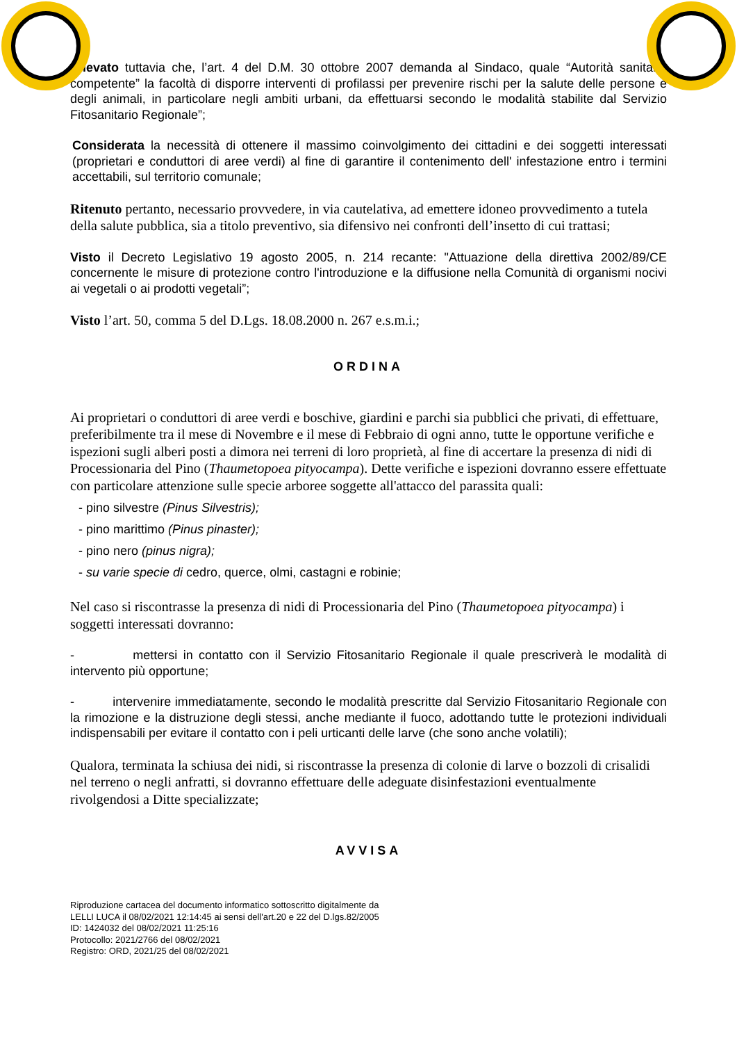Rilevato tuttavia che, l’art. 4 del D.M. 30 ottobre 2007 demanda al Sindaco, quale “Autorità sanitaria competente” la facoltà di disporre interventi di profilassi per prevenire rischi per la salute delle persone e degli animali, in particolare negli ambiti urbani, da effettuarsi secondo le modalità stabilite dal Servizio Fitosanitario Regionale”;
Considerata la necessità di ottenere il massimo coinvolgimento dei cittadini e dei soggetti interessati (proprietari e conduttori di aree verdi) al fine di garantire il contenimento dell' infestazione entro i termini accettabili, sul territorio comunale;
Ritenuto pertanto, necessario provvedere, in via cautelativa, ad emettere idoneo provvedimento a tutela della salute pubblica, sia a titolo preventivo, sia difensivo nei confronti dell’insetto di cui trattasi;
Visto il Decreto Legislativo 19 agosto 2005, n. 214 recante: "Attuazione della direttiva 2002/89/CE concernente le misure di protezione contro l'introduzione e la diffusione nella Comunità di organismi nocivi ai vegetali o ai prodotti vegetali”;
Visto l’art. 50, comma 5 del D.Lgs. 18.08.2000 n. 267 e.s.m.i.;
ORDINA
Ai proprietari o conduttori di aree verdi e boschive, giardini e parchi sia pubblici che privati, di effettuare, preferibilmente tra il mese di Novembre e il mese di Febbraio di ogni anno, tutte le opportune verifiche e ispezioni sugli alberi posti a dimora nei terreni di loro proprietà, al fine di accertare la presenza di nidi di Processionaria del Pino (Thaumetopoea pityocampa). Dette verifiche e ispezioni dovranno essere effettuate con particolare attenzione sulle specie arboree soggette all'attacco del parassita quali:
- pino silvestre (Pinus Silvestris);
- pino marittimo (Pinus pinaster);
- pino nero (pinus nigra);
- su varie specie di cedro, querce, olmi, castagni e robinie;
Nel caso si riscontrasse la presenza di nidi di Processionaria del Pino (Thaumetopoea pityocampa) i soggetti interessati dovranno:
- mettersi in contatto con il Servizio Fitosanitario Regionale il quale prescriverà le modalità di intervento più opportune;
- intervenire immediatamente, secondo le modalità prescritte dal Servizio Fitosanitario Regionale con la rimozione e la distruzione degli stessi, anche mediante il fuoco, adottando tutte le protezioni individuali indispensabili per evitare il contatto con i peli urticanti delle larve (che sono anche volatili);
Qualora, terminata la schiusa dei nidi, si riscontrasse la presenza di colonie di larve o bozzoli di crisalidi nel terreno o negli anfratti, si dovranno effettuare delle adeguate disinfestazioni eventualmente rivolgendosi a Ditte specializzate;
AVVISA
Riproduzione cartacea del documento informatico sottoscritto digitalmente da
LELLI LUCA il 08/02/2021 12:14:45 ai sensi dell'art.20 e 22 del D.lgs.82/2005
ID: 1424032 del 08/02/2021 11:25:16
Protocollo: 2021/2766 del 08/02/2021
Registro: ORD, 2021/25 del 08/02/2021